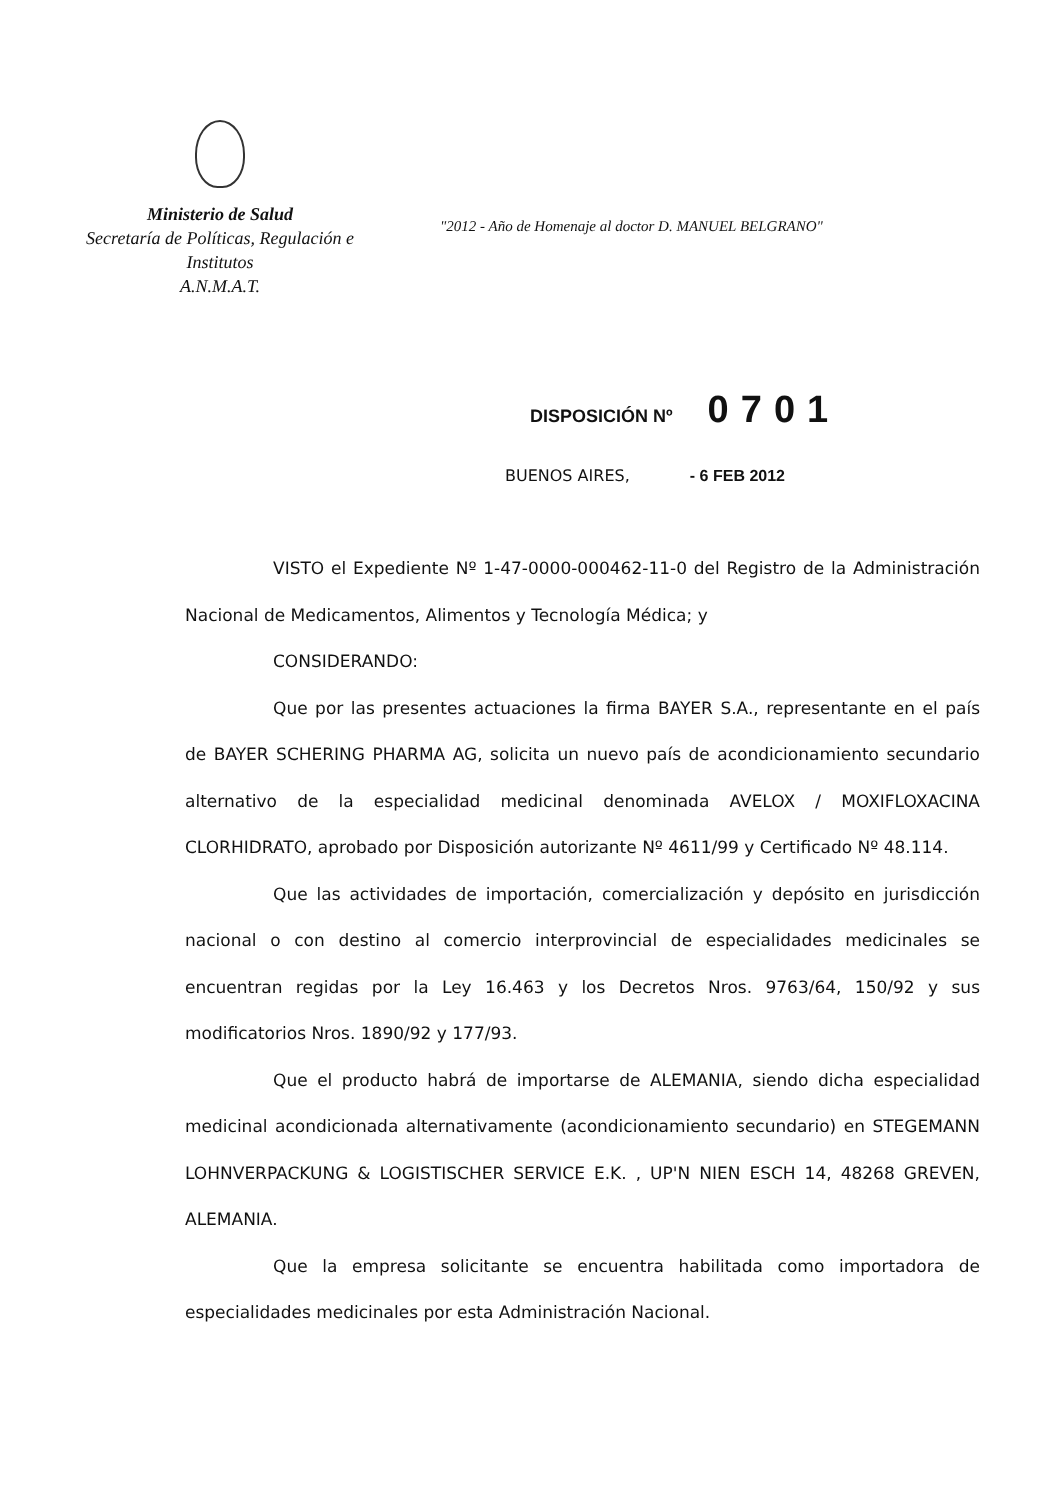Ministerio de Salud
Secretaría de Políticas, Regulación e
Institutos
A.N.M.A.T.
"2012 - Año de Homenaje al doctor D. MANUEL BELGRANO"
DISPOSICIÓN Nº 0701
BUENOS AIRES, - 6 FEB 2012
VISTO el Expediente Nº 1-47-0000-000462-11-0 del Registro de la Administración Nacional de Medicamentos, Alimentos y Tecnología Médica; y
CONSIDERANDO:
Que por las presentes actuaciones la firma BAYER S.A., representante en el país de BAYER SCHERING PHARMA AG, solicita un nuevo país de acondicionamiento secundario alternativo de la especialidad medicinal denominada AVELOX / MOXIFLOXACINA CLORHIDRATO, aprobado por Disposición autorizante Nº 4611/99 y Certificado Nº 48.114.
Que las actividades de importación, comercialización y depósito en jurisdicción nacional o con destino al comercio interprovincial de especialidades medicinales se encuentran regidas por la Ley 16.463 y los Decretos Nros. 9763/64, 150/92 y sus modificatorios Nros. 1890/92 y 177/93.
Que el producto habrá de importarse de ALEMANIA, siendo dicha especialidad medicinal acondicionada alternativamente (acondicionamiento secundario) en STEGEMANN LOHNVERPACKUNG & LOGISTISCHER SERVICE E.K. , UP'N NIEN ESCH 14, 48268 GREVEN, ALEMANIA.
Que la empresa solicitante se encuentra habilitada como importadora de especialidades medicinales por esta Administración Nacional.